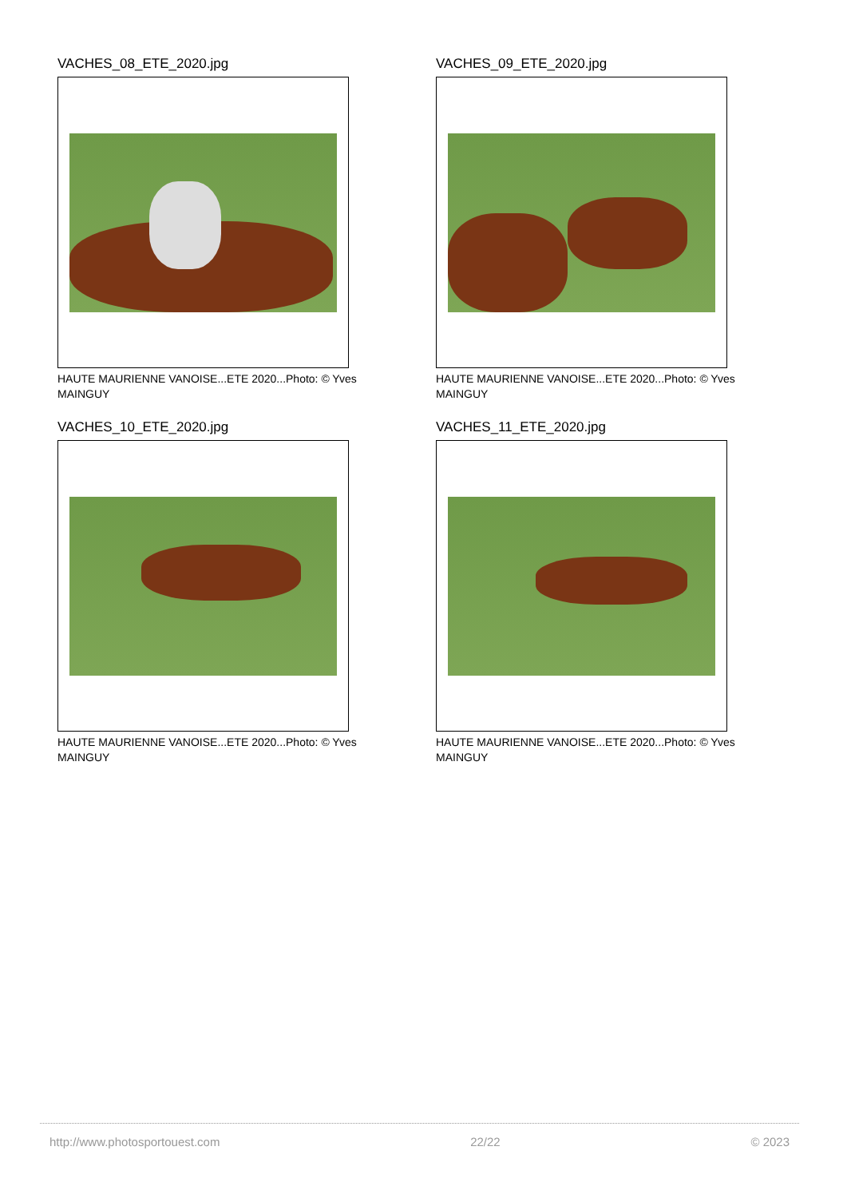VACHES_08_ETE_2020.jpg
HAUTE MAURIENNE VANOISE...ETE 2020...Photo: © Yves MAINGUY
VACHES_09_ETE_2020.jpg
HAUTE MAURIENNE VANOISE...ETE 2020...Photo: © Yves MAINGUY
VACHES_10_ETE_2020.jpg
HAUTE MAURIENNE VANOISE...ETE 2020...Photo: © Yves MAINGUY
VACHES_11_ETE_2020.jpg
HAUTE MAURIENNE VANOISE...ETE 2020...Photo: © Yves MAINGUY
http://www.photosportouest.com 22/22 © 2023